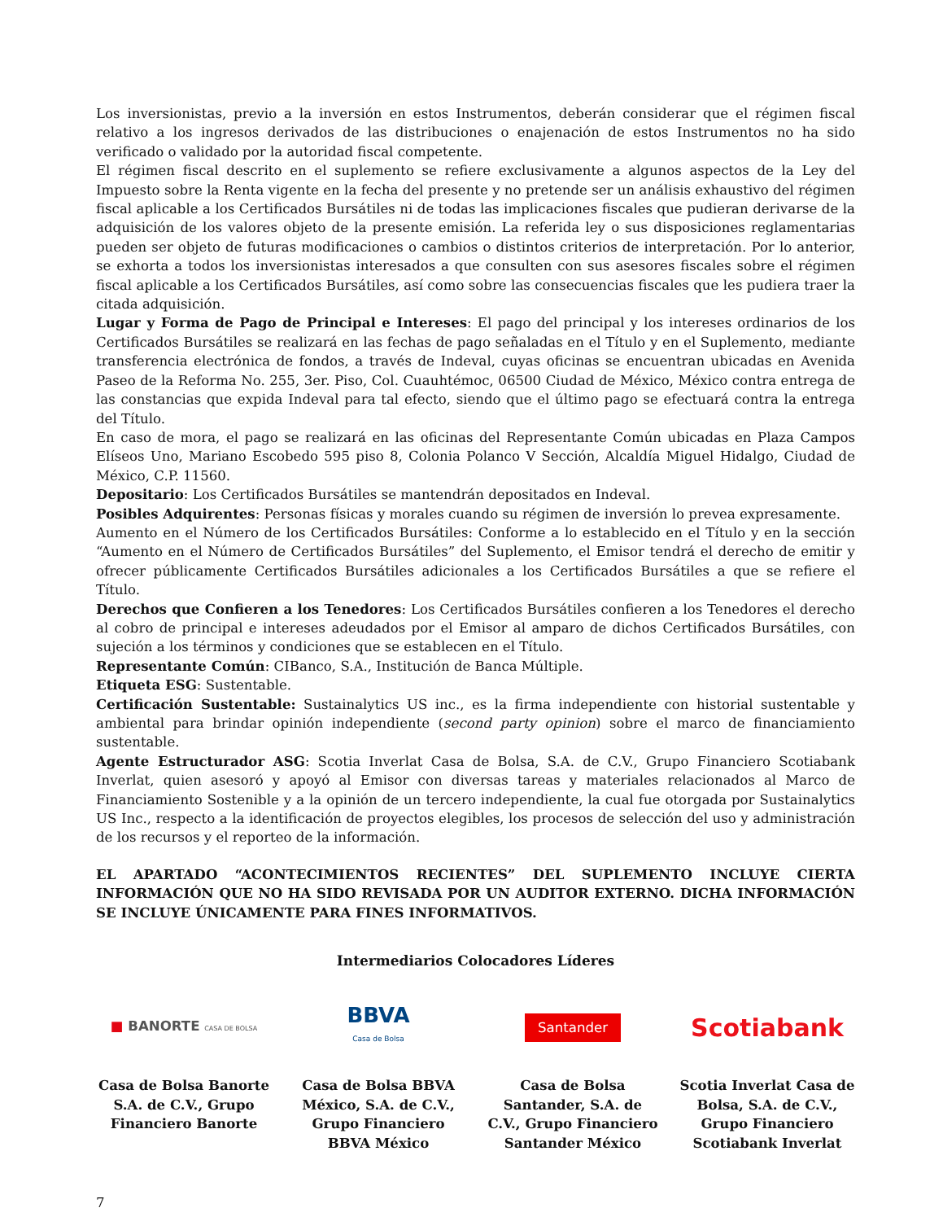Los inversionistas, previo a la inversión en estos Instrumentos, deberán considerar que el régimen fiscal relativo a los ingresos derivados de las distribuciones o enajenación de estos Instrumentos no ha sido verificado o validado por la autoridad fiscal competente.
El régimen fiscal descrito en el suplemento se refiere exclusivamente a algunos aspectos de la Ley del Impuesto sobre la Renta vigente en la fecha del presente y no pretende ser un análisis exhaustivo del régimen fiscal aplicable a los Certificados Bursátiles ni de todas las implicaciones fiscales que pudieran derivarse de la adquisición de los valores objeto de la presente emisión. La referida ley o sus disposiciones reglamentarias pueden ser objeto de futuras modificaciones o cambios o distintos criterios de interpretación. Por lo anterior, se exhorta a todos los inversionistas interesados a que consulten con sus asesores fiscales sobre el régimen fiscal aplicable a los Certificados Bursátiles, así como sobre las consecuencias fiscales que les pudiera traer la citada adquisición.
Lugar y Forma de Pago de Principal e Intereses: El pago del principal y los intereses ordinarios de los Certificados Bursátiles se realizará en las fechas de pago señaladas en el Título y en el Suplemento, mediante transferencia electrónica de fondos, a través de Indeval, cuyas oficinas se encuentran ubicadas en Avenida Paseo de la Reforma No. 255, 3er. Piso, Col. Cuauhtémoc, 06500 Ciudad de México, México contra entrega de las constancias que expida Indeval para tal efecto, siendo que el último pago se efectuará contra la entrega del Título.
En caso de mora, el pago se realizará en las oficinas del Representante Común ubicadas en Plaza Campos Elíseos Uno, Mariano Escobedo 595 piso 8, Colonia Polanco V Sección, Alcaldía Miguel Hidalgo, Ciudad de México, C.P. 11560.
Depositario: Los Certificados Bursátiles se mantendrán depositados en Indeval.
Posibles Adquirentes: Personas físicas y morales cuando su régimen de inversión lo prevea expresamente.
Aumento en el Número de los Certificados Bursátiles: Conforme a lo establecido en el Título y en la sección “Aumento en el Número de Certificados Bursátiles” del Suplemento, el Emisor tendrá el derecho de emitir y ofrecer públicamente Certificados Bursátiles adicionales a los Certificados Bursátiles a que se refiere el Título.
Derechos que Confieren a los Tenedores: Los Certificados Bursátiles confieren a los Tenedores el derecho al cobro de principal e intereses adeudados por el Emisor al amparo de dichos Certificados Bursátiles, con sujeción a los términos y condiciones que se establecen en el Título.
Representante Común: CIBanco, S.A., Institución de Banca Múltiple.
Etiqueta ESG: Sustentable.
Certificación Sustentable: Sustainalytics US inc., es la firma independiente con historial sustentable y ambiental para brindar opinión independiente (second party opinion) sobre el marco de financiamiento sustentable.
Agente Estructurador ASG: Scotia Inverlat Casa de Bolsa, S.A. de C.V., Grupo Financiero Scotiabank Inverlat, quien asesoró y apoyó al Emisor con diversas tareas y materiales relacionados al Marco de Financiamiento Sostenible y a la opinión de un tercero independiente, la cual fue otorgada por Sustainalytics US Inc., respecto a la identificación de proyectos elegibles, los procesos de selección del uso y administración de los recursos y el reporteo de la información.
EL APARTADO “ACONTECIMIENTOS RECIENTES” DEL SUPLEMENTO INCLUYE CIERTA INFORMACIÓN QUE NO HA SIDO REVISADA POR UN AUDITOR EXTERNO. DICHA INFORMACIÓN SE INCLUYE ÚNICAMENTE PARA FINES INFORMATIVOS.
Intermediarios Colocadores Líderes
■ BANORTE CASA DE BOLSA
BBVA
Casa de Bolsa
Santander
Scotiabank
Casa de Bolsa Banorte S.A. de C.V., Grupo Financiero Banorte
Casa de Bolsa BBVA México, S.A. de C.V., Grupo Financiero BBVA México
Casa de Bolsa Santander, S.A. de C.V., Grupo Financiero Santander México
Scotia Inverlat Casa de Bolsa, S.A. de C.V., Grupo Financiero Scotiabank Inverlat
7